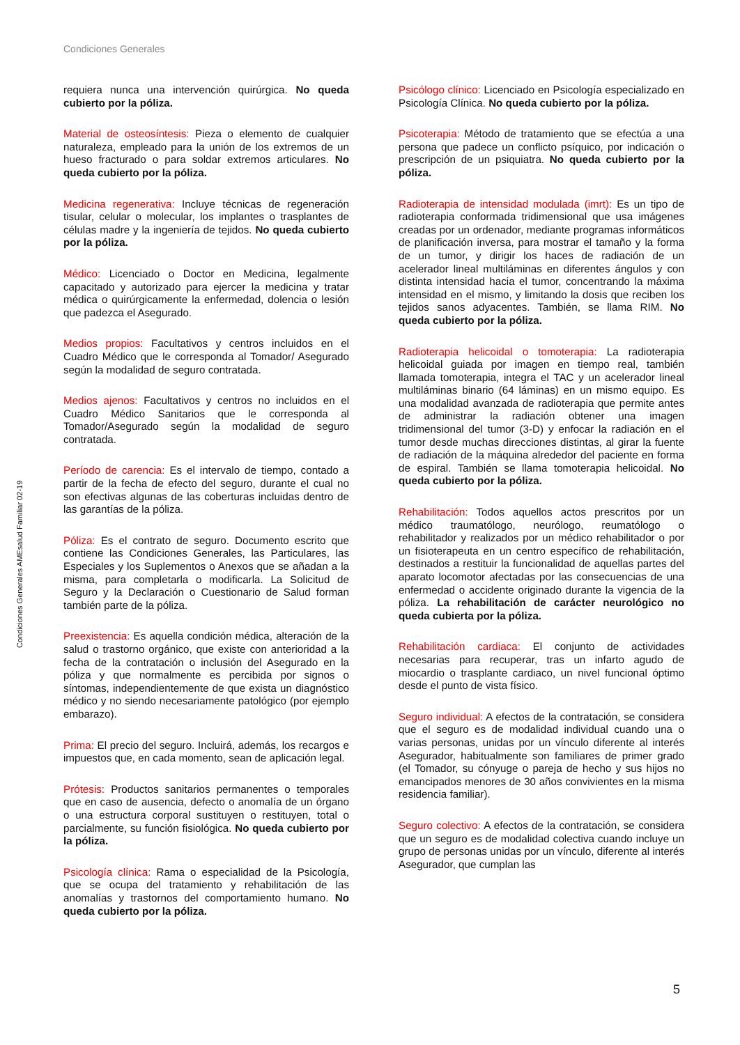Condiciones Generales
Condiciones Generales AMEsalud Familiar 02-19
requiera nunca una intervención quirúrgica. No queda cubierto por la póliza.
Material de osteosíntesis: Pieza o elemento de cualquier naturaleza, empleado para la unión de los extremos de un hueso fracturado o para soldar extremos articulares. No queda cubierto por la póliza.
Medicina regenerativa: Incluye técnicas de regeneración tisular, celular o molecular, los implantes o trasplantes de células madre y la ingeniería de tejidos. No queda cubierto por la póliza.
Médico: Licenciado o Doctor en Medicina, legalmente capacitado y autorizado para ejercer la medicina y tratar médica o quirúrgicamente la enfermedad, dolencia o lesión que padezca el Asegurado.
Medios propios: Facultativos y centros incluidos en el Cuadro Médico que le corresponda al Tomador/ Asegurado según la modalidad de seguro contratada.
Medios ajenos: Facultativos y centros no incluidos en el Cuadro Médico Sanitarios que le corresponda al Tomador/Asegurado según la modalidad de seguro contratada.
Período de carencia: Es el intervalo de tiempo, contado a partir de la fecha de efecto del seguro, durante el cual no son efectivas algunas de las coberturas incluidas dentro de las garantías de la póliza.
Póliza: Es el contrato de seguro. Documento escrito que contiene las Condiciones Generales, las Particulares, las Especiales y los Suplementos o Anexos que se añadan a la misma, para completarla o modificarla. La Solicitud de Seguro y la Declaración o Cuestionario de Salud forman también parte de la póliza.
Preexistencia: Es aquella condición médica, alteración de la salud o trastorno orgánico, que existe con anterioridad a la fecha de la contratación o inclusión del Asegurado en la póliza y que normalmente es percibida por signos o síntomas, independientemente de que exista un diagnóstico médico y no siendo necesariamente patológico (por ejemplo embarazo).
Prima: El precio del seguro. Incluirá, además, los recargos e impuestos que, en cada momento, sean de aplicación legal.
Prótesis: Productos sanitarios permanentes o temporales que en caso de ausencia, defecto o anomalía de un órgano o una estructura corporal sustituyen o restituyen, total o parcialmente, su función fisiológica. No queda cubierto por la póliza.
Psicología clínica: Rama o especialidad de la Psicología, que se ocupa del tratamiento y rehabilitación de las anomalías y trastornos del comportamiento humano. No queda cubierto por la póliza.
Psicólogo clínico: Licenciado en Psicología especializado en Psicología Clínica. No queda cubierto por la póliza.
Psicoterapia: Método de tratamiento que se efectúa a una persona que padece un conflicto psíquico, por indicación o prescripción de un psiquiatra. No queda cubierto por la póliza.
Radioterapia de intensidad modulada (imrt): Es un tipo de radioterapia conformada tridimensional que usa imágenes creadas por un ordenador, mediante programas informáticos de planificación inversa, para mostrar el tamaño y la forma de un tumor, y dirigir los haces de radiación de un acelerador lineal multiláminas en diferentes ángulos y con distinta intensidad hacia el tumor, concentrando la máxima intensidad en el mismo, y limitando la dosis que reciben los tejidos sanos adyacentes. También, se llama RIM. No queda cubierto por la póliza.
Radioterapia helicoidal o tomoterapia: La radioterapia helicoidal guiada por imagen en tiempo real, también llamada tomoterapia, integra el TAC y un acelerador lineal multiláminas binario (64 láminas) en un mismo equipo. Es una modalidad avanzada de radioterapia que permite antes de administrar la radiación obtener una imagen tridimensional del tumor (3-D) y enfocar la radiación en el tumor desde muchas direcciones distintas, al girar la fuente de radiación de la máquina alrededor del paciente en forma de espiral. También se llama tomoterapia helicoidal. No queda cubierto por la póliza.
Rehabilitación: Todos aquellos actos prescritos por un médico traumatólogo, neurólogo, reumatólogo o rehabilitador y realizados por un médico rehabilitador o por un fisioterapeuta en un centro específico de rehabilitación, destinados a restituir la funcionalidad de aquellas partes del aparato locomotor afectadas por las consecuencias de una enfermedad o accidente originado durante la vigencia de la póliza. La rehabilitación de carácter neurológico no queda cubierta por la póliza.
Rehabilitación cardiaca: El conjunto de actividades necesarias para recuperar, tras un infarto agudo de miocardio o trasplante cardiaco, un nivel funcional óptimo desde el punto de vista físico.
Seguro individual: A efectos de la contratación, se considera que el seguro es de modalidad individual cuando una o varias personas, unidas por un vínculo diferente al interés Asegurador, habitualmente son familiares de primer grado (el Tomador, su cónyuge o pareja de hecho y sus hijos no emancipados menores de 30 años convivientes en la misma residencia familiar).
Seguro colectivo: A efectos de la contratación, se considera que un seguro es de modalidad colectiva cuando incluye un grupo de personas unidas por un vínculo, diferente al interés Asegurador, que cumplan las
5